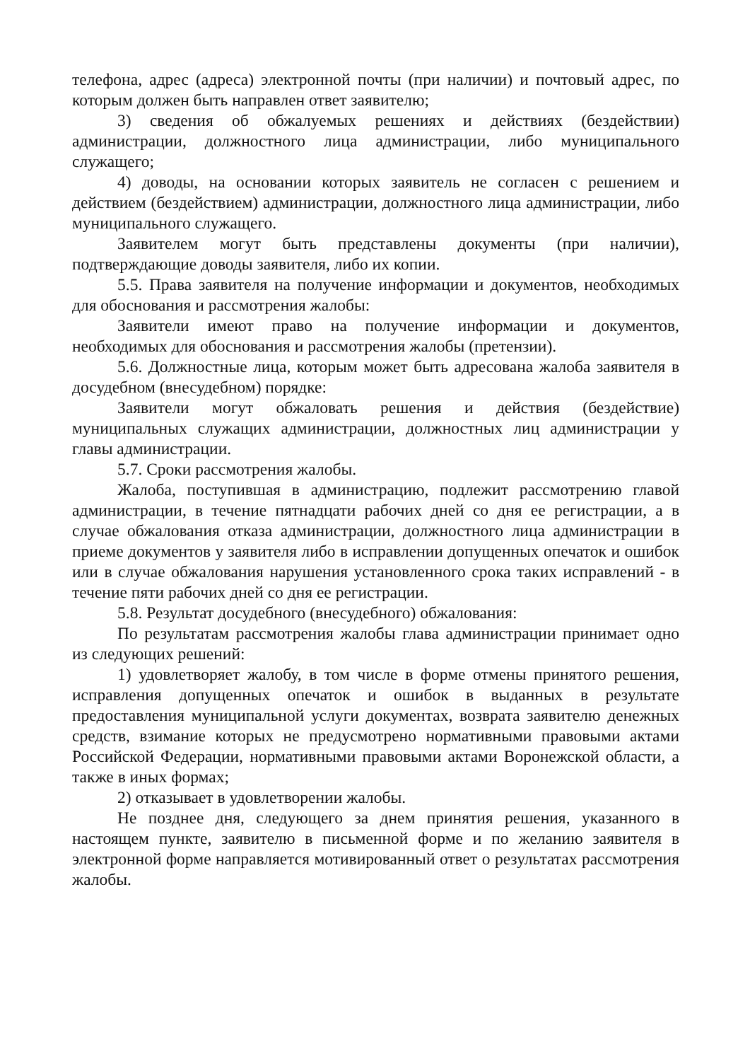телефона, адрес (адреса) электронной почты (при наличии) и почтовый адрес, по которым должен быть направлен ответ заявителю;
3) сведения об обжалуемых решениях и действиях (бездействии) администрации, должностного лица администрации, либо муниципального служащего;
4) доводы, на основании которых заявитель не согласен с решением и действием (бездействием) администрации, должностного лица администрации, либо муниципального служащего.
Заявителем могут быть представлены документы (при наличии), подтверждающие доводы заявителя, либо их копии.
5.5. Права заявителя на получение информации и документов, необходимых для обоснования и рассмотрения жалобы:
Заявители имеют право на получение информации и документов, необходимых для обоснования и рассмотрения жалобы (претензии).
5.6. Должностные лица, которым может быть адресована жалоба заявителя в досудебном (внесудебном) порядке:
Заявители могут обжаловать решения и действия (бездействие) муниципальных служащих администрации, должностных лиц администрации у главы администрации.
5.7. Сроки рассмотрения жалобы.
Жалоба, поступившая в администрацию, подлежит рассмотрению главой администрации, в течение пятнадцати рабочих дней со дня ее регистрации, а в случае обжалования отказа администрации, должностного лица администрации в приеме документов у заявителя либо в исправлении допущенных опечаток и ошибок или в случае обжалования нарушения установленного срока таких исправлений - в течение пяти рабочих дней со дня ее регистрации.
5.8. Результат досудебного (внесудебного) обжалования:
По результатам рассмотрения жалобы глава администрации принимает одно из следующих решений:
1) удовлетворяет жалобу, в том числе в форме отмены принятого решения, исправления допущенных опечаток и ошибок в выданных в результате предоставления муниципальной услуги документах, возврата заявителю денежных средств, взимание которых не предусмотрено нормативными правовыми актами Российской Федерации, нормативными правовыми актами Воронежской области, а также в иных формах;
2) отказывает в удовлетворении жалобы.
Не позднее дня, следующего за днем принятия решения, указанного в настоящем пункте, заявителю в письменной форме и по желанию заявителя в электронной форме направляется мотивированный ответ о результатах рассмотрения жалобы.